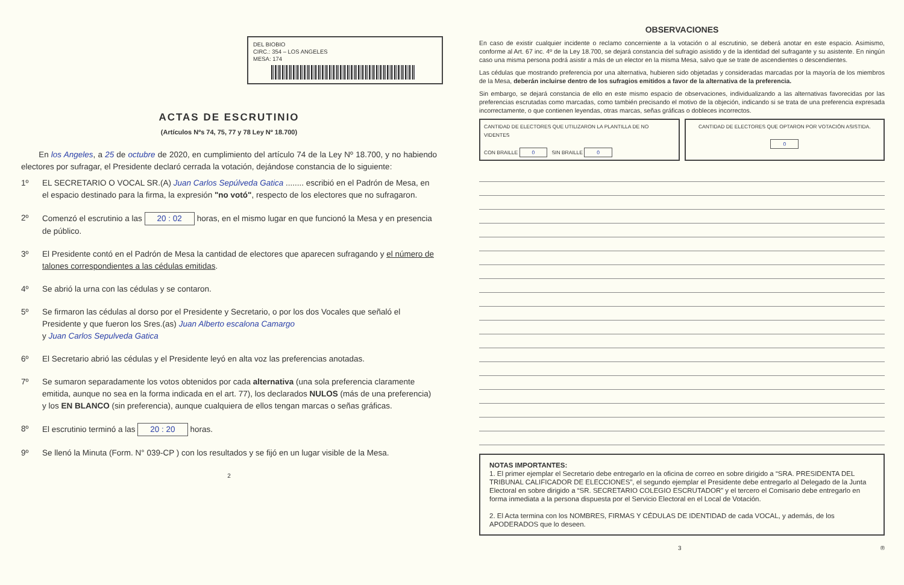DEL BIOBIO
CIRC.: 354 – LOS ANGELES
MESA: 174
ACTAS DE ESCRUTINIO
(Artículos Nºs 74, 75, 77 y 78 Ley Nº 18.700)
En los Angeles, a 25 de octubre de 2020, en cumplimiento del artículo 74 de la Ley Nº 18.700, y no habiendo electores por sufragar, el Presidente declaró cerrada la votación, dejándose constancia de lo siguiente:
1º EL SECRETARIO O VOCAL SR.(A) Juan Carlos Sepúlveda Gatica ........ escribió en el Padrón de Mesa, en el espacio destinado para la firma, la expresión "no votó", respecto de los electores que no sufragaron.
2º Comenzó el escrutinio a las 20 : 02 horas, en el mismo lugar en que funcionó la Mesa y en presencia de público.
3º El Presidente contó en el Padrón de Mesa la cantidad de electores que aparecen sufragando y el número de talones correspondientes a las cédulas emitidas.
4º Se abrió la urna con las cédulas y se contaron.
5º Se firmaron las cédulas al dorso por el Presidente y Secretario, o por los dos Vocales que señaló el Presidente y que fueron los Sres.(as) Juan Alberto escalona Camargo
y Juan Carlos Sepulveda Gatica
6º El Secretario abrió las cédulas y el Presidente leyó en alta voz las preferencias anotadas.
7º Se sumaron separadamente los votos obtenidos por cada alternativa (una sola preferencia claramente emitida, aunque no sea en la forma indicada en el art. 77), los declarados NULOS (más de una preferencia) y los EN BLANCO (sin preferencia), aunque cualquiera de ellos tengan marcas o señas gráficas.
8º El escrutinio terminó a las 20 : 20 horas.
9º Se llenó la Minuta (Form. N° 039-CP ) con los resultados y se fijó en un lugar visible de la Mesa.
2
OBSERVACIONES
En caso de existir cualquier incidente o reclamo concerniente a la votación o al escrutinio, se deberá anotar en este espacio. Asimismo, conforme al Art. 67 inc. 4º de la Ley 18.700, se dejará constancia del sufragio asistido y de la identidad del sufragante y su asistente. En ningún caso una misma persona podrá asistir a más de un elector en la misma Mesa, salvo que se trate de ascendientes o descendientes.
Las cédulas que mostrando preferencia por una alternativa, hubieren sido objetadas y consideradas marcadas por la mayoría de los miembros de la Mesa, deberán incluirse dentro de los sufragios emitidos a favor de la alternativa de la preferencia.
Sin embargo, se dejará constancia de ello en este mismo espacio de observaciones, individualizando a las alternativas favorecidas por las preferencias escrutadas como marcadas, como también precisando el motivo de la objeción, indicando si se trata de una preferencia expresada incorrectamente, o que contienen leyendas, otras marcas, señas gráficas o dobleces incorrectos.
CANTIDAD DE ELECTORES QUE UTILIZARON LA PLANTILLA DE NO VIDENTES
CON BRAILLE 0 SIN BRAILLE 0
CANTIDAD DE ELECTORES QUE OPTARON POR VOTACIÓN ASISTIDA.
0
NOTAS IMPORTANTES:
1. El primer ejemplar el Secretario debe entregarlo en la oficina de correo en sobre dirigido a “SRA. PRESIDENTA DEL TRIBUNAL CALIFICADOR DE ELECCIONES”, el segundo ejemplar el Presidente debe entregarlo al Delegado de la Junta Electoral en sobre dirigido a “SR. SECRETARIO COLEGIO ESCRUTADOR” y el tercero el Comisario debe entregarlo en forma inmediata a la persona dispuesta por el Servicio Electoral en el Local de Votación.
2. El Acta termina con los NOMBRES, FIRMAS Y CÉDULAS DE IDENTIDAD de cada VOCAL, y además, de los APODERADOS que lo deseen.
3 ®